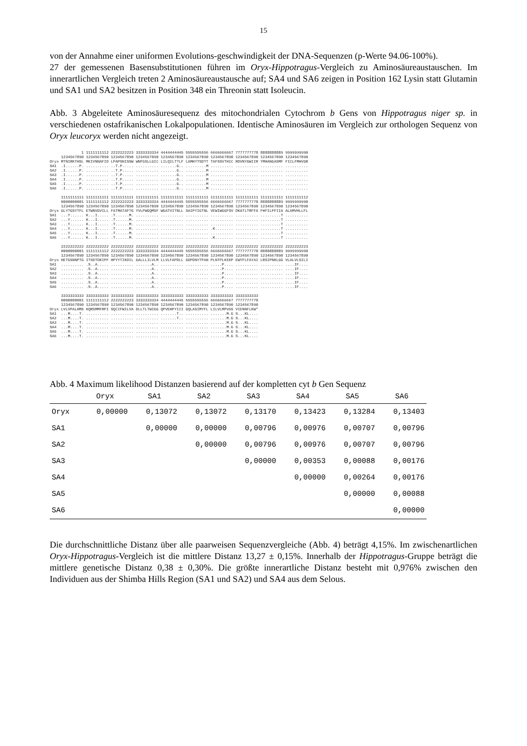15
von der Annahme einer uniformen Evolutions-geschwindigkeit der DNA-Sequenzen (p-Werte 94.06-100%).
27 der gemessenen Basensubstitutionen führen im Oryx-Hippotragus-Vergleich zu Aminosäureaustauschen. Im innerartlichen Vergleich treten 2 Aminosäureaustausche auf; SA4 und SA6 zeigen in Position 162 Lysin statt Glutamin und SA1 und SA2 besitzen in Position 348 ein Threonin statt Isoleucin.
Abb. 3 Abgeleitete Aminosäuresequenz des mitochondrialen Cytochrom b Gens von Hippotragus niger sp. in verschiedenen ostafrikanischen Lokalpopulationen. Identische Aminosäuren im Vergleich zur orthologen Sequenz von Oryx leucoryx werden nicht angezeigt.
              1 1111111112 2222222223 3333333334 4444444445 5555555556 6666666667 7777777778 8888888889 9999999990
     1234567890 1234567890 1234567890 1234567890 1234567890 1234567890 1234567890 1234567890 1234567890 1234567890
Oryx MTNIRKTHSL MKIVNNAFID LPAPSNISSW WNFGSLLGIC LILQILT?LF LAMHYTSDTT TAFSSVTHIC RDVNYGWIIR YMHANGASMF FICLFMHVGR
SA1  .I......P. .......... ..T.P..... .......... .......G.. .........M .......... .......... .......... ..........
SA2  .I......P. .......... ..T.P..... .......... .......G.. .........M .......... .......... .......... ..........
SA3  .I......P. .......... ..T.P..... .......... .......G.. .........M .......... .......... .......... ..........
SA4  .I......P. .......... ..T.P..... .......... .......G.. .........M .......... .......... .......... ..........
SA5  .I......P. .......... ..T.P..... .......... .......G.. .........M .......... .......... .......... ..........
SA6  .I......P. .......... ..T.P..... .......... .......G.. .........M .......... .......... .......... ..........

     1111111111 1111111111 1111111111 1111111111 1111111111 1111111111 1111111111 1111111111 1111111111 1111111112
     0000000001 1111111112 2222222223 3333333334 4444444445 5555555556 6666666667 7777777778 8888888889 9999999990
     1234567890 1234567890 1234567890 1234567890 1234567890 1234567890 1234567890 1234567890 1234567890 1234567890
Oryx GLY?GSYTFL ETWNVGVILL FATMATAF?G YVLPWGQMSF WGATVITNLL SAIPYIGTNL VEWIWGGFSV DKATLTRFFA FHFILPFIIA ALAMVHLLFL
SA1  ...Y...... K...I..... .T......M. .......... .......... .......... .......... .......... .........T ..........
SA2  ...Y...... K...I..... .T......M. .......... .......... .......... .......... .......... .........T ..........
SA3  ...Y...... K...I..... .T......M. .......... .......... .......... .......... .......... .........T ..........
SA4  ...Y...... K...I..... .T......M. .......... .......... .......... .K........ .......... .........T ..........
SA5  ...Y...... K...I..... .T......M. .......... .......... .......... .......... .......... .........T ..........
SA6  ...Y...... K...I..... .T......M. .......... .......... .......... .K........ .......... .........T ..........

     2222222222 2222222222 2222222222 2222222222 2222222222 2222222222 2222222222 2222222222 2222222222 2222222223
     0000000001 1111111112 2222222223 3333333334 4444444445 5555555556 6666666667 7777777778 8888888889 9999999990
     1234567890 1234567890 1234567890 1234567890 1234567890 1234567890 1234567890 1234567890 1234567890 1234567890
Oryx HETGSNNPTG ITSDTDKIPF HPYYTIKDIL GALLLILVLM LLVLFAPDLL GDPDNYTPAN PLNTPLHIKP EWYFLFAYAI LRSIPNKLGG VLALVLSILI
SA1  .......... .S..A..... .......... .......A.. .......... .......... .....P.... .......... .......... ....IF....
SA2  .......... .S..A..... .......... .......A.. .......... .......... .....P.... .......... .......... ....IF....
SA3  .......... .S..A..... .......... .......A.. .......... .......... .....P.... .......... .......... ....IF....
SA4  .......... .S..A..... .......... .......A.. .......... .......... .....P.... .......... .......... ....IF....
SA5  .......... .S..A..... .......... .......A.. .......... .......... .....P.... .......... .......... ....IF....
SA6  .......... .S..A..... .......... .......A.. .......... .......... .....P.... .......... .......... ....IF....

     3333333333 3333333333 3333333333 3333333333 3333333333 3333333333 3333333333 3333333333
     0000000001 1111111112 2222222223 3333333334 4444444445 5555555556 6666666667 7777777778
     1234567890 1234567890 1234567890 1234567890 1234567890 1234567890 1234567890 1234567890
Oryx LVLVPALHMS KQRSMMFRPI SQCIFWILVA DLLTLTWIGG QPVEHPYIII GQLASIMYFL LILVLMPVAS VIENNFLKW*
SA1  ...M....T. .......... .......... .......... .......T.. .......... .......M.G S...KL....
SA2  ...M....T. .......... .......... .......... .......T.. .......... .......M.G S...KL....
SA3  ...M....T. .......... .......... .......... .......... .......... .......M.G S...KL....
SA4  ...M....T. .......... .......... .......... .......... .......... .......M.G S...KL....
SA5  ...M....T. .......... .......... .......... .......... .......... .......M.G S...KL....
SA6  ...M....T. .......... .......... .......... .......... .......... .......M.G S...KL....
Abb. 4 Maximum likelihood Distanzen basierend auf der kompletten cyt b Gen Sequenz
| | Oryx | SA1 | SA2 | SA3 | SA4 | SA5 | SA6 |
| --- | --- | --- | --- | --- | --- | --- | --- |
| Oryx | 0,00000 | 0,13072 | 0,13072 | 0,13170 | 0,13423 | 0,13284 | 0,13403 |
| SA1 | | 0,00000 | 0,00000 | 0,00796 | 0,00976 | 0,00707 | 0,00796 |
| SA2 | | | 0,00000 | 0,00796 | 0,00976 | 0,00707 | 0,00796 |
| SA3 | | | | 0,00000 | 0,00353 | 0,00088 | 0,00176 |
| SA4 | | | | | 0,00000 | 0,00264 | 0,00176 |
| SA5 | | | | | | 0,00000 | 0,00088 |
| SA6 | | | | | | | 0,00000 |
Die durchschnittliche Distanz über alle paarweisen Sequenzvergleiche (Abb. 4) beträgt 4,15%. Im zwischenartlichen Oryx-Hippotragus-Vergleich ist die mittlere Distanz 13,27 ± 0,15%. Innerhalb der Hippotragus-Gruppe beträgt die mittlere genetische Distanz 0,38 ± 0,30%. Die größte innerartliche Distanz besteht mit 0,976% zwischen den Individuen aus der Shimba Hills Region (SA1 und SA2) und SA4 aus dem Selous.